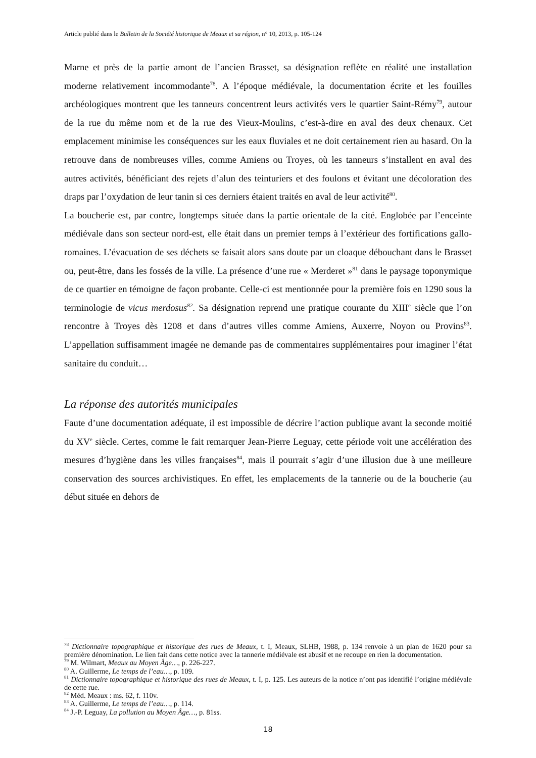Article publié dans le Bulletin de la Société historique de Meaux et sa région, n° 10, 2013, p. 105-124
Marne et près de la partie amont de l’ancien Brasset, sa désignation reflète en réalité une installation moderne relativement incommodante<sup>78</sup>. A l’époque médiévale, la documentation écrite et les fouilles archéologiques montrent que les tanneurs concentrent leurs activités vers le quartier Saint-Rémy<sup>79</sup>, autour de la rue du même nom et de la rue des Vieux-Moulins, c’est-à-dire en aval des deux chenaux. Cet emplacement minimise les conséquences sur les eaux fluviales et ne doit certainement rien au hasard. On la retrouve dans de nombreuses villes, comme Amiens ou Troyes, où les tanneurs s’installent en aval des autres activités, bénéficiant des rejets d’alun des teinturiers et des foulons et évitant une décoloration des draps par l’oxydation de leur tanin si ces derniers étaient traités en aval de leur activité<sup>80</sup>.
La boucherie est, par contre, longtemps située dans la partie orientale de la cité. Englobée par l’enceinte médiévale dans son secteur nord-est, elle était dans un premier temps à l’extérieur des fortifications gallo-romaines. L’évacuation de ses déchets se faisait alors sans doute par un cloaque débouchant dans le Brasset ou, peut-être, dans les fossés de la ville. La présence d’une rue « Merderet »<sup>81</sup> dans le paysage toponymique de ce quartier en témoigne de façon probante. Celle-ci est mentionnée pour la première fois en 1290 sous la terminologie de vicus merdosus<sup>82</sup>. Sa désignation reprend une pratique courante du XIII<sup>e</sup> siècle que l’on rencontre à Troyes dès 1208 et dans d’autres villes comme Amiens, Auxerre, Noyon ou Provins<sup>83</sup>. L’appellation suffisamment imagée ne demande pas de commentaires supplémentaires pour imaginer l’état sanitaire du conduit…
La réponse des autorités municipales
Faute d’une documentation adéquate, il est impossible de décrire l’action publique avant la seconde moitié du XV<sup>e</sup> siècle. Certes, comme le fait remarquer Jean-Pierre Leguay, cette période voit une accélération des mesures d’hygiène dans les villes françaises<sup>84</sup>, mais il pourrait s’agir d’une illusion due à une meilleure conservation des sources archivistiques. En effet, les emplacements de la tannerie ou de la boucherie (au début située en dehors de
<sup>78</sup> Dictionnaire topographique et historique des rues de Meaux, t. I, Meaux, SLHB, 1988, p. 134 renvoie à un plan de 1620 pour sa première dénomination. Le lien fait dans cette notice avec la tannerie médiévale est abusif et ne recoupe en rien la documentation.
<sup>79</sup> M. Wilmart, Meaux au Moyen Âge…, p. 226-227.
<sup>80</sup> A. Guillerme, Le temps de l’eau…, p. 109.
<sup>81</sup> Dictionnaire topographique et historique des rues de Meaux, t. I, p. 125. Les auteurs de la notice n’ont pas identifié l’origine médiévale de cette rue.
<sup>82</sup> Méd. Meaux : ms. 62, f. 110v.
<sup>83</sup> A. Guillerme, Le temps de l’eau…, p. 114.
<sup>84</sup> J.-P. Leguay, La pollution au Moyen Âge…, p. 81ss.
18